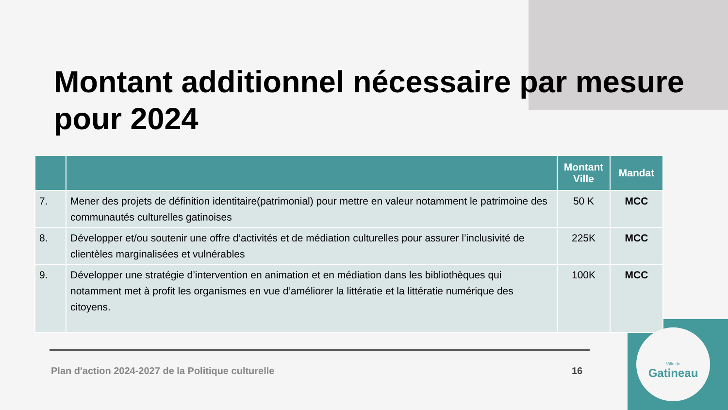Montant additionnel nécessaire par mesure pour 2024
| | | Montant Ville | Mandat |
| --- | --- | --- | --- |
| 7. | Mener des projets de définition identitaire(patrimonial) pour mettre en valeur notamment le patrimoine des communautés culturelles gatinoises | 50 K | MCC |
| 8. | Développer et/ou soutenir une offre d’activités et de médiation culturelles pour assurer l’inclusivité de clientèles marginalisées et vulnérables | 225K | MCC |
| 9. | Développer une stratégie d’intervention en animation et en médiation dans les bibliothèques qui notamment met à profit les organismes en vue d’améliorer la littératie et la littératie numérique des citoyens. | 100K | MCC |
Plan d'action 2024-2027 de la Politique culturelle
16
Ville de
Gatineau